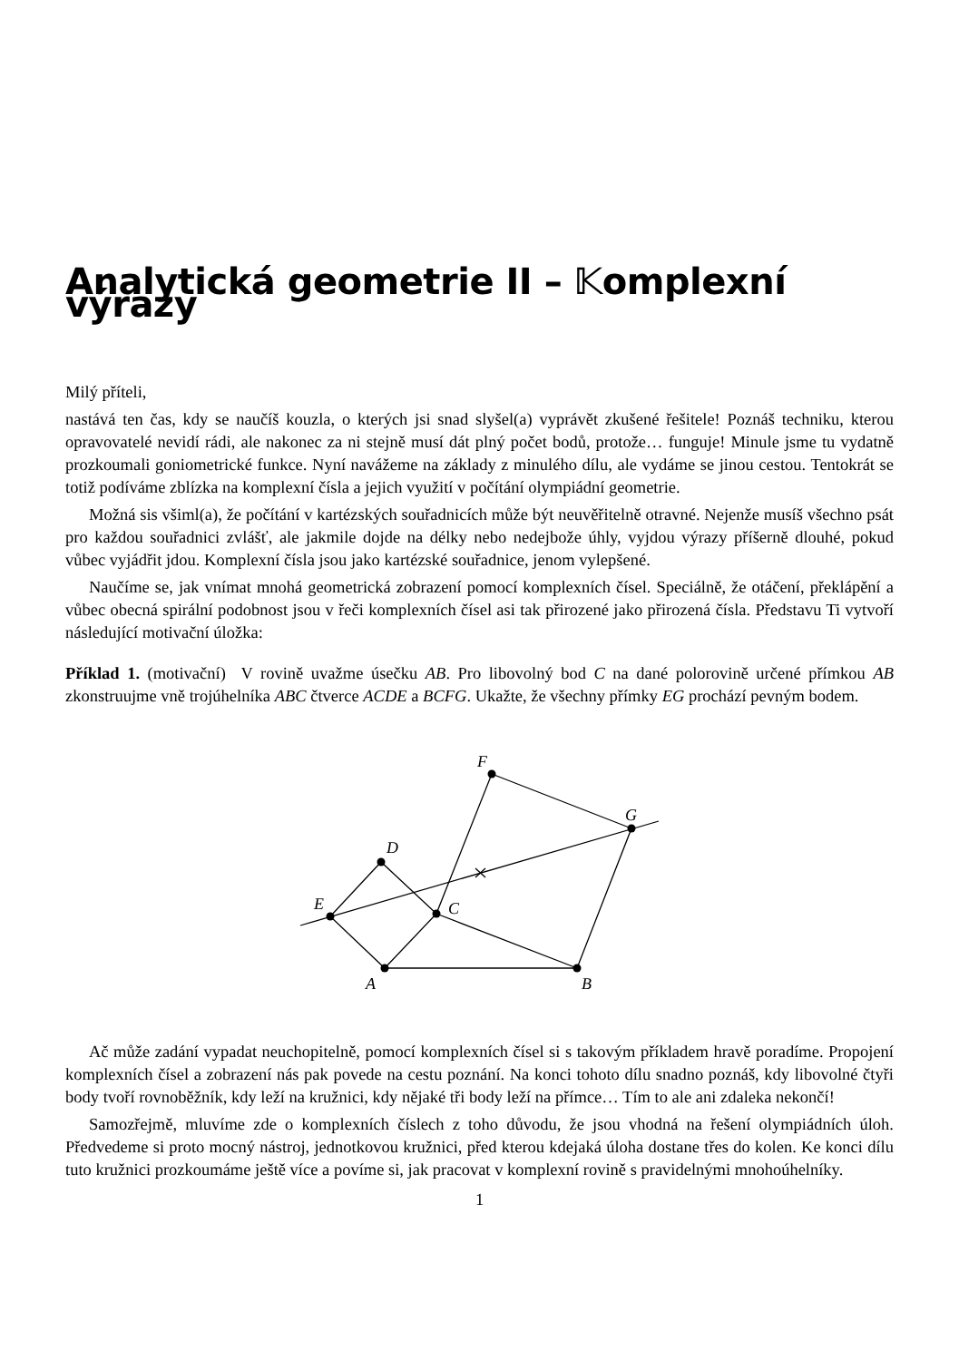Analytická geometrie II – 𝕂omplexní výrazy
Milý příteli,
nastává ten čas, kdy se naučíš kouzla, o kterých jsi snad slyšel(a) vyprávět zkušené řešitele! Poznáš techniku, kterou opravovatelé nevidí rádi, ale nakonec za ni stejně musí dát plný počet bodů, protože… funguje! Minule jsme tu vydatně prozkoumali goniometrické funkce. Nyní navážeme na základy z minulého dílu, ale vydáme se jinou cestou. Tentokrát se totiž podíváme zblízka na komplexní čísla a jejich využití v počítání olympiádní geometrie.
Možná sis všiml(a), že počítání v kartézských souřadnicích může být neuvěřitelně otravné. Nejenže musíš všechno psát pro každou souřadnici zvlášť, ale jakmile dojde na délky nebo nedejbože úhly, vyjdou výrazy příšerně dlouhé, pokud vůbec vyjádřit jdou. Komplexní čísla jsou jako kartézské souřadnice, jenom vylepšené.
Naučíme se, jak vnímat mnohá geometrická zobrazení pomocí komplexních čísel. Speciálně, že otáčení, překlápění a vůbec obecná spirální podobnost jsou v řeči komplexních čísel asi tak přirozené jako přirozená čísla. Představu Ti vytvoří následující motivační úložka:
Příklad 1. (motivační) V rovině uvažme úsečku AB. Pro libovolný bod C na dané polorovině určené přímkou AB zkonstruujme vně trojúhelníka ABC čtverce ACDE a BCFG. Ukažte, že všechny přímky EG prochází pevným bodem.
A
B
C
D
E
F
G
Ač může zadání vypadat neuchopitelně, pomocí komplexních čísel si s takovým příkladem hravě poradíme. Propojení komplexních čísel a zobrazení nás pak povede na cestu poznání. Na konci tohoto dílu snadno poznáš, kdy libovolné čtyři body tvoří rovnoběžník, kdy leží na kružnici, kdy nějaké tři body leží na přímce… Tím to ale ani zdaleka nekončí!
Samozřejmě, mluvíme zde o komplexních číslech z toho důvodu, že jsou vhodná na řešení olympiádních úloh. Předvedeme si proto mocný nástroj, jednotkovou kružnici, před kterou kdejaká úloha dostane třes do kolen. Ke konci dílu tuto kružnici prozkoumáme ještě více a povíme si, jak pracovat v komplexní rovině s pravidelnými mnohoúhelníky.
1